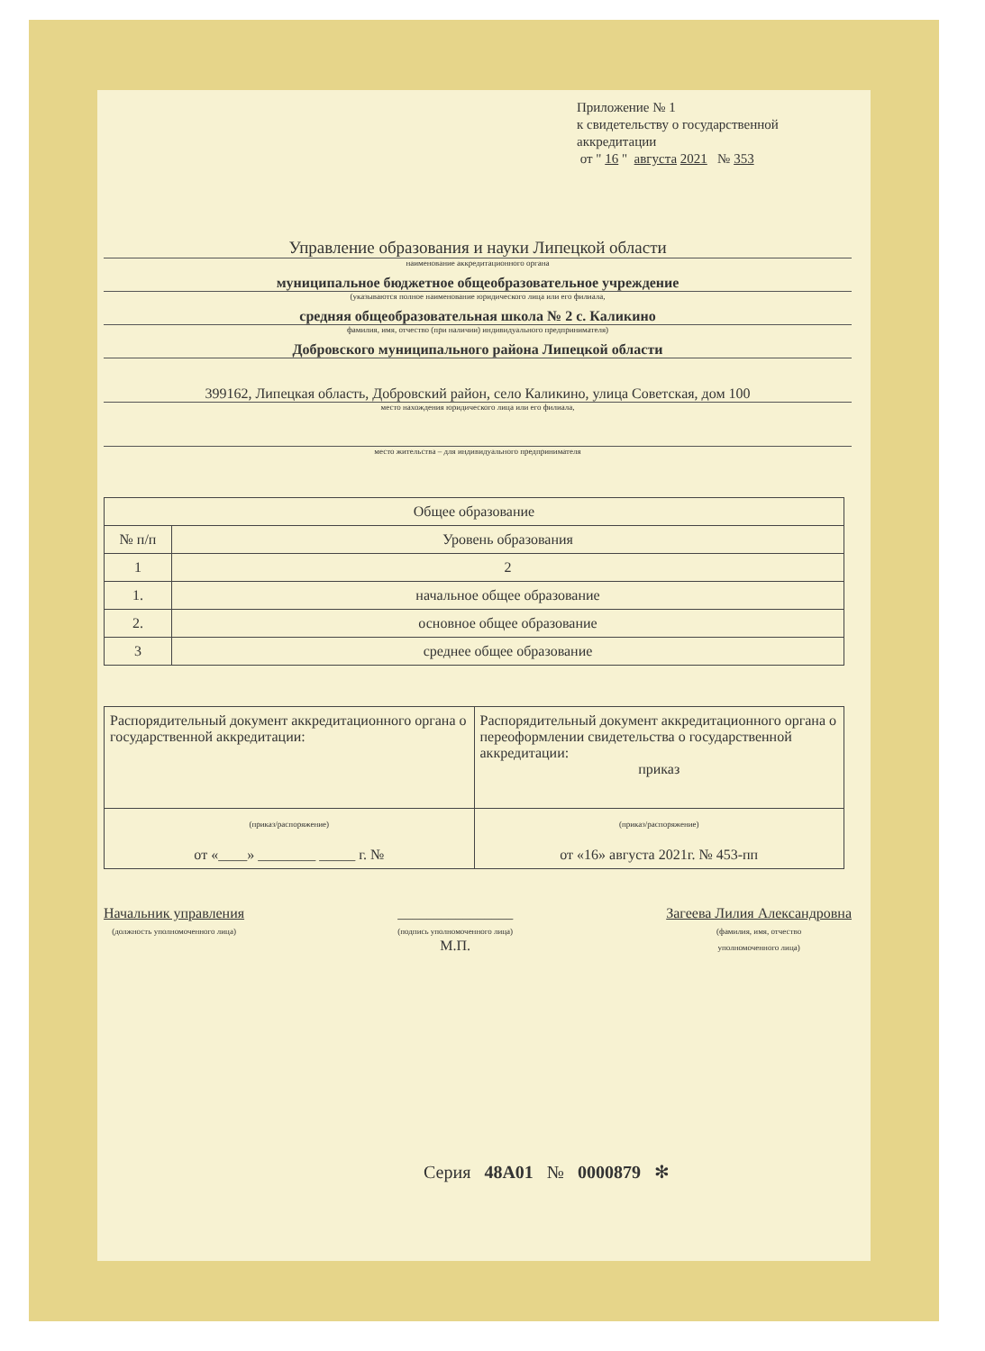Приложение № 1
к свидетельству о государственной
аккредитации
от " 16 " августа 2021 № 353
Управление образования и науки Липецкой области
наименование аккредитационного органа
муниципальное бюджетное общеобразовательное учреждение
(указываются полное наименование юридического лица или его филиала,
средняя общеобразовательная школа № 2 с. Каликино
фамилия, имя, отчество (при наличии) индивидуального предпринимателя)
Добровского муниципального района Липецкой области
399162, Липецкая область, Добровский район, село Каликино, улица Советская, дом 100
место нахождения юридического лица или его филиала,
место жительства – для индивидуального предпринимателя
| Общее образование | |
| --- | --- |
| № п/п | Уровень образования |
| 1 | 2 |
| 1. | начальное общее образование |
| 2. | основное общее образование |
| 3 | среднее общее образование |
| Распорядительный документ аккредитационного органа о государственной аккредитации: | Распорядительный документ аккредитационного органа о переоформлении свидетельства о государственной аккредитации: приказ |
| (приказ/распоряжение) от «____» ________ _____ г. № | (приказ/распоряжение) от «16» августа 2021г. № 453-пп |
Начальник управления
(должность уполномоченного лица)
________________
(подпись уполномоченного лица)
М.П.
Загеева Лилия Александровна
(фамилия, имя, отчество
уполномоченного лица)
Серия 48А01 № 0000879 ✻